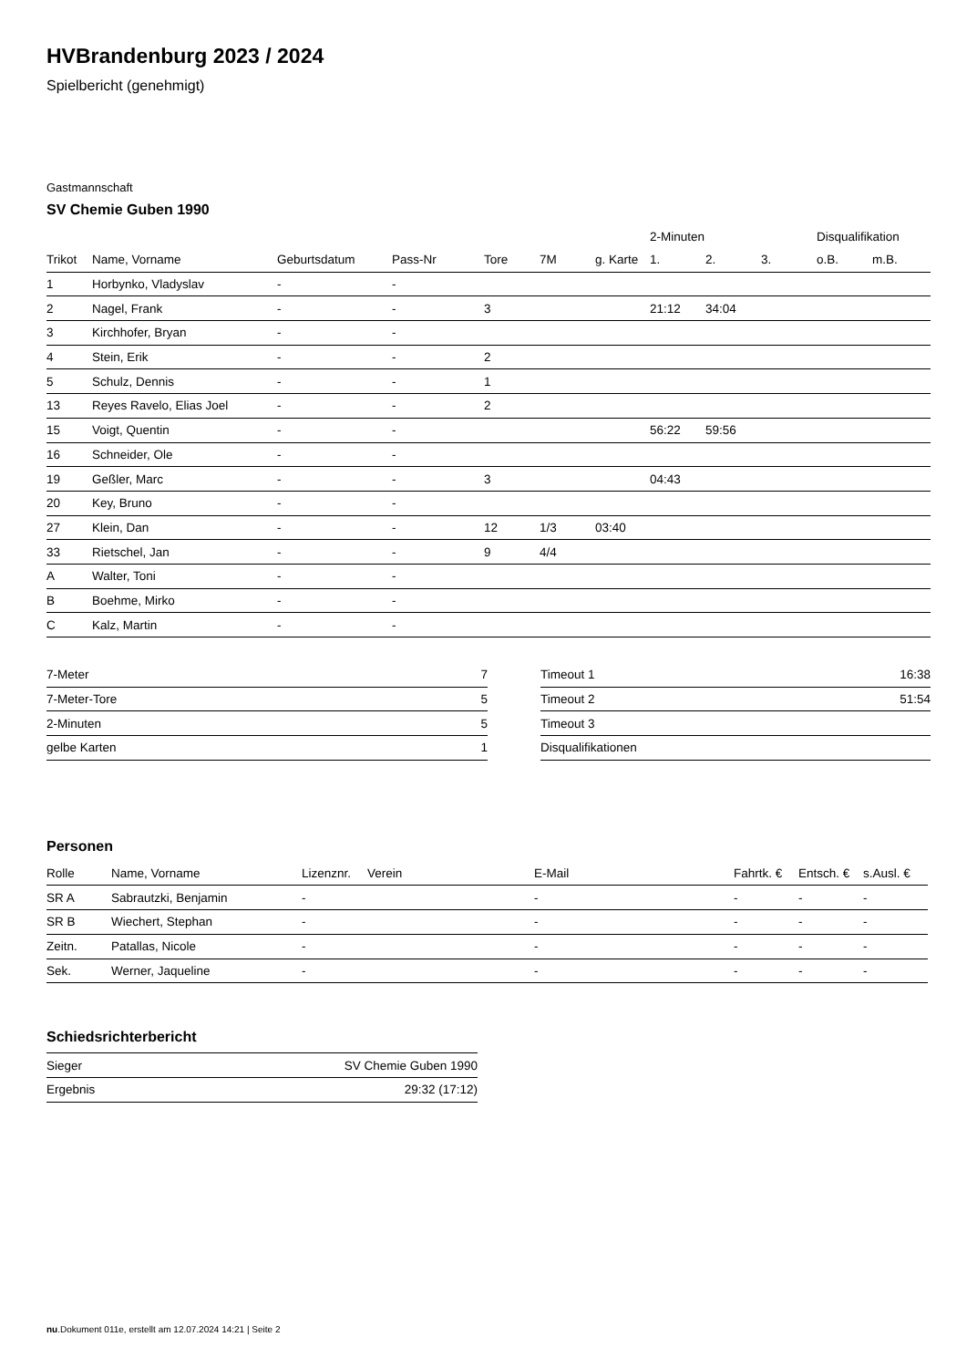HVBrandenburg 2023 / 2024
Spielbericht (genehmigt)
Gastmannschaft
SV Chemie Guben 1990
| | | | | | | | 2-Minuten | | | Disqualifikation | |
| --- | --- | --- | --- | --- | --- | --- | --- | --- | --- | --- | --- |
| Trikot | Name, Vorname | Geburtsdatum | Pass-Nr | Tore | 7M | g. Karte | 1. | 2. | 3. | o.B. | m.B. |
| 1 | Horbynko, Vladyslav | - | - | | | | | | | | |
| 2 | Nagel, Frank | - | - | 3 | | | 21:12 | 34:04 | | | |
| 3 | Kirchhofer, Bryan | - | - | | | | | | | | |
| 4 | Stein, Erik | - | - | 2 | | | | | | | |
| 5 | Schulz, Dennis | - | - | 1 | | | | | | | |
| 13 | Reyes Ravelo, Elias Joel | - | - | 2 | | | | | | | |
| 15 | Voigt, Quentin | - | - | | | | 56:22 | 59:56 | | | |
| 16 | Schneider, Ole | - | - | | | | | | | | |
| 19 | Geßler, Marc | - | - | 3 | | | 04:43 | | | | |
| 20 | Key, Bruno | - | - | | | | | | | | |
| 27 | Klein, Dan | - | - | 12 | 1/3 | 03:40 | | | | | |
| 33 | Rietschel, Jan | - | - | 9 | 4/4 | | | | | | |
| A | Walter, Toni | - | - | | | | | | | | |
| B | Boehme, Mirko | - | - | | | | | | | | |
| C | Kalz, Martin | - | - | | | | | | | | |
| 7-Meter | 7 |
| 7-Meter-Tore | 5 |
| 2-Minuten | 5 |
| gelbe Karten | 1 |
| Timeout 1 | 16:38 |
| Timeout 2 | 51:54 |
| Timeout 3 | |
| Disqualifikationen | |
Personen
| Rolle | Name, Vorname | Lizenznr. | Verein | E-Mail | Fahrtk. € | Entsch. € | s.Ausl. € |
| --- | --- | --- | --- | --- | --- | --- | --- |
| SR A | Sabrautzki, Benjamin | - | | - | - | - | - |
| SR B | Wiechert, Stephan | - | | - | - | - | - |
| Zeitn. | Patallas, Nicole | - | | - | - | - | - |
| Sek. | Werner, Jaqueline | - | | - | - | - | - |
Schiedsrichterbericht
| Sieger | SV Chemie Guben 1990 |
| Ergebnis | 29:32 (17:12) |
nu.Dokument 011e, erstellt am 12.07.2024 14:21 | Seite 2